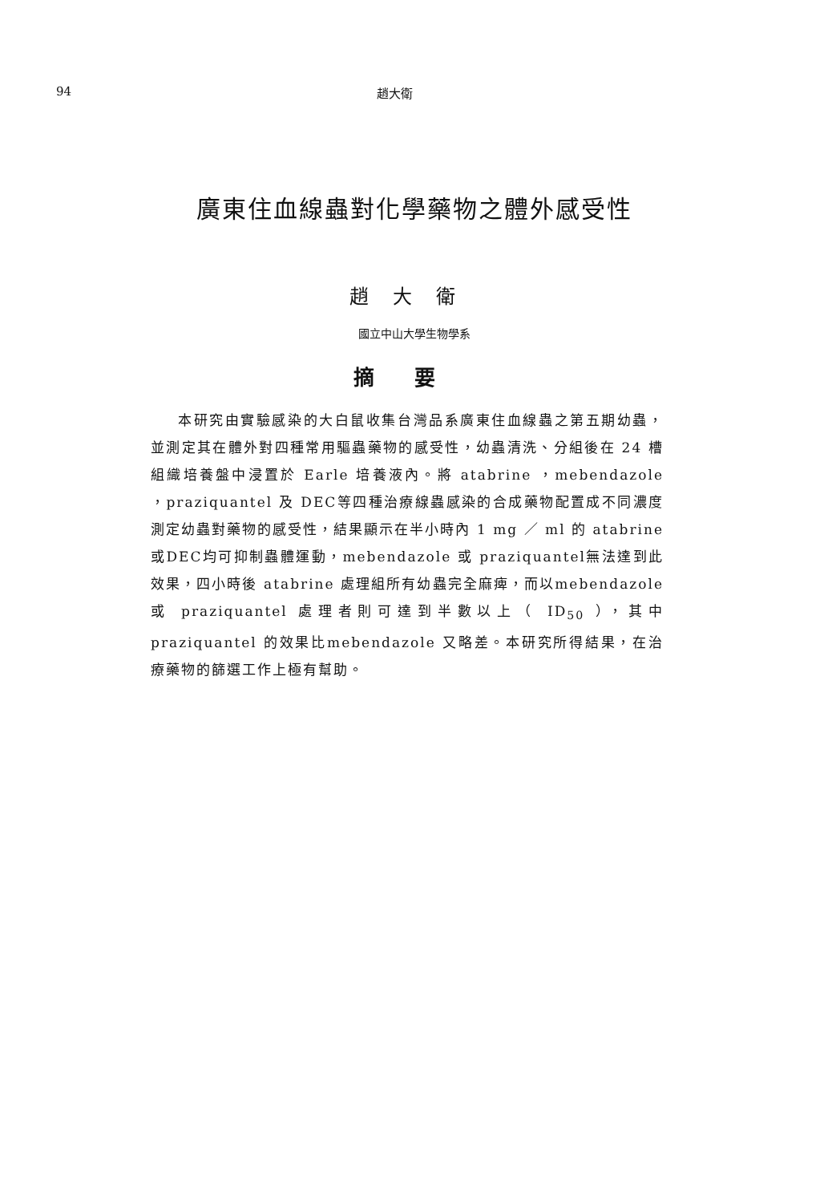94 趙大衛
廣東住血線蟲對化學藥物之體外感受性
趙大衛
國立中山大學生物學系
摘要
本研究由實驗感染的大白鼠收集台灣品系廣東住血線蟲之第五期幼蟲，並測定其在體外對四種常用驅蟲藥物的感受性，幼蟲清洗、分組後在 24 槽組織培養盤中浸置於 Earle 培養液內。將 atabrine ，mebendazole ，praziquantel 及 DEC等四種治療線蟲感染的合成藥物配置成不同濃度測定幼蟲對藥物的感受性，結果顯示在半小時內 1 mg ／ ml 的 atabrine 或DEC均可抑制蟲體運動，mebendazole 或 praziquantel無法達到此效果，四小時後 atabrine 處理組所有幼蟲完全麻痺，而以mebendazole 或 praziquantel 處理者則可達到半數以上（ ID<sub>50</sub> ），其中 praziquantel 的效果比mebendazole 又略差。本研究所得結果，在治療藥物的篩選工作上極有幫助。